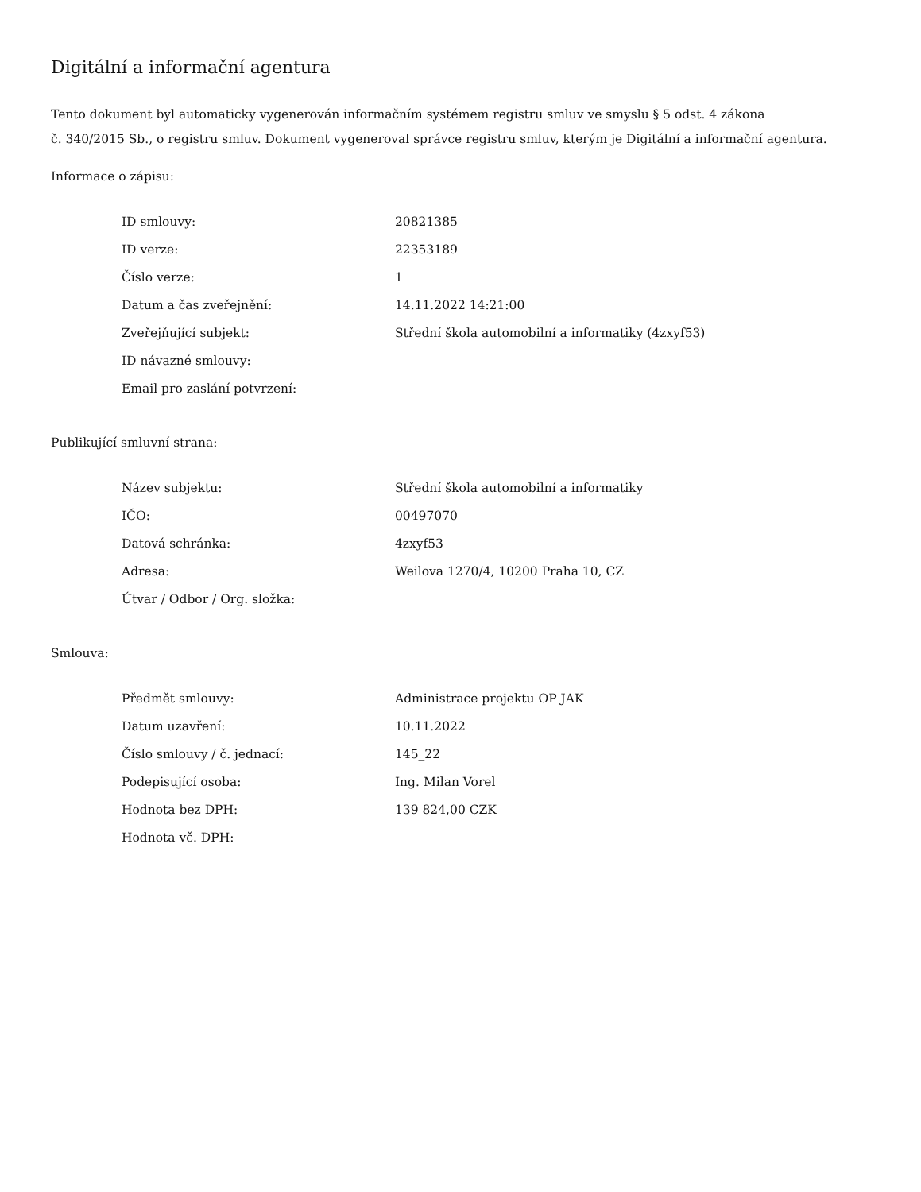Digitální a informační agentura
Tento dokument byl automaticky vygenerován informačním systémem registru smluv ve smyslu § 5 odst. 4 zákona
č. 340/2015 Sb., o registru smluv. Dokument vygeneroval správce registru smluv, kterým je Digitální a informační agentura.
Informace o zápisu:
| ID smlouvy: | 20821385 |
| ID verze: | 22353189 |
| Číslo verze: | 1 |
| Datum a čas zveřejnění: | 14.11.2022 14:21:00 |
| Zveřejňující subjekt: | Střední škola automobilní a informatiky (4zxyf53) |
| ID návazné smlouvy: | |
| Email pro zaslání potvrzení: | |
Publikující smluvní strana:
| Název subjektu: | Střední škola automobilní a informatiky |
| IČO: | 00497070 |
| Datová schránka: | 4zxyf53 |
| Adresa: | Weilova 1270/4, 10200 Praha 10, CZ |
| Útvar / Odbor / Org. složka: | |
Smlouva:
| Předmět smlouvy: | Administrace projektu OP JAK |
| Datum uzavření: | 10.11.2022 |
| Číslo smlouvy / č. jednací: | 145_22 |
| Podepisující osoba: | Ing. Milan Vorel |
| Hodnota bez DPH: | 139 824,00 CZK |
| Hodnota vč. DPH: | |